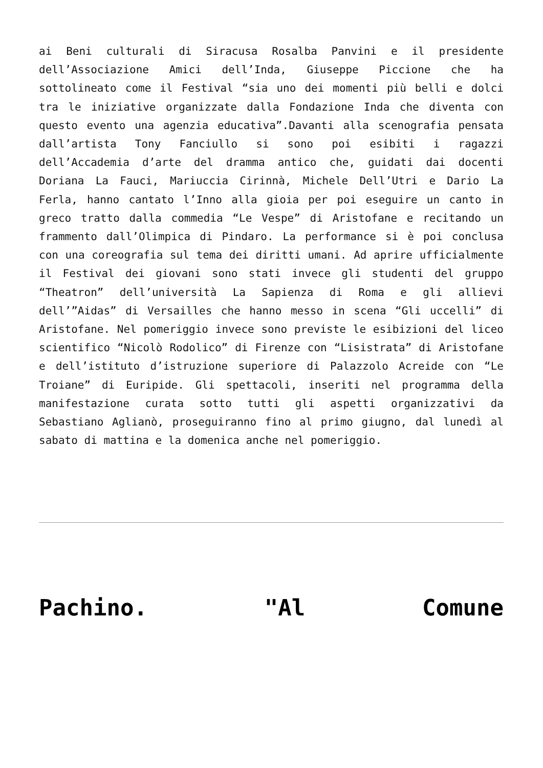ai Beni culturali di Siracusa Rosalba Panvini e il presidente dell’Associazione Amici dell’Inda, Giuseppe Piccione che ha sottolineato come il Festival “sia uno dei momenti più belli e dolci tra le iniziative organizzate dalla Fondazione Inda che diventa con questo evento una agenzia educativa”.Davanti alla scenografia pensata dall’artista Tony Fanciullo si sono poi esibiti i ragazzi dell’Accademia d’arte del dramma antico che, guidati dai docenti Doriana La Fauci, Mariuccia Cirinnà, Michele Dell’Utri e Dario La Ferla, hanno cantato l’Inno alla gioia per poi eseguire un canto in greco tratto dalla commedia “Le Vespe” di Aristofane e recitando un frammento dall’Olimpica di Pindaro. La performance si è poi conclusa con una coreografia sul tema dei diritti umani. Ad aprire ufficialmente il Festival dei giovani sono stati invece gli studenti del gruppo “Theatron” dell’università La Sapienza di Roma e gli allievi dell’”Aidas” di Versailles che hanno messo in scena “Gli uccelli” di Aristofane. Nel pomeriggio invece sono previste le esibizioni del liceo scientifico “Nicolò Rodolico” di Firenze con “Lisistrata” di Aristofane e dell’istituto d’istruzione superiore di Palazzolo Acreide con “Le Troiane” di Euripide. Gli spettacoli, inseriti nel programma della manifestazione curata sotto tutti gli aspetti organizzativi da Sebastiano Aglianò, proseguiranno fino al primo giugno, dal lunedì al sabato di mattina e la domenica anche nel pomeriggio.
Pachino. "Al Comune